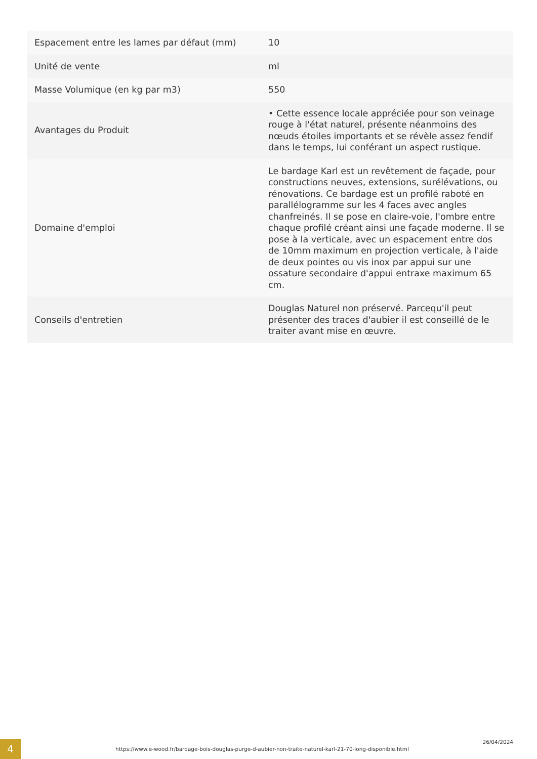| Espacement entre les lames par défaut (mm) | 10 |
| Unité de vente | ml |
| Masse Volumique (en kg par m3) | 550 |
| Avantages du Produit | • Cette essence locale appréciée pour son veinage rouge à l'état naturel, présente néanmoins des nœuds étoiles importants et se révèle assez fendif dans le temps, lui conférant un aspect rustique. |
| Domaine d'emploi | Le bardage Karl est un revêtement de façade, pour constructions neuves, extensions, surélévations, ou rénovations. Ce bardage est un profilé raboté en parallélogramme sur les 4 faces avec angles chanfreinés. Il se pose en claire-voie, l'ombre entre chaque profilé créant ainsi une façade moderne. Il se pose à la verticale, avec un espacement entre dos de 10mm maximum en projection verticale, à l'aide de deux pointes ou vis inox par appui sur une ossature secondaire d'appui entraxe maximum 65 cm. |
| Conseils d'entretien | Douglas Naturel non préservé. Parcequ'il peut présenter des traces d'aubier il est conseillé de le traiter avant mise en œuvre. |
4
https://www.e-wood.fr/bardage-bois-douglas-purge-d-aubier-non-traite-naturel-karl-21-70-long-disponible.html
26/04/2024